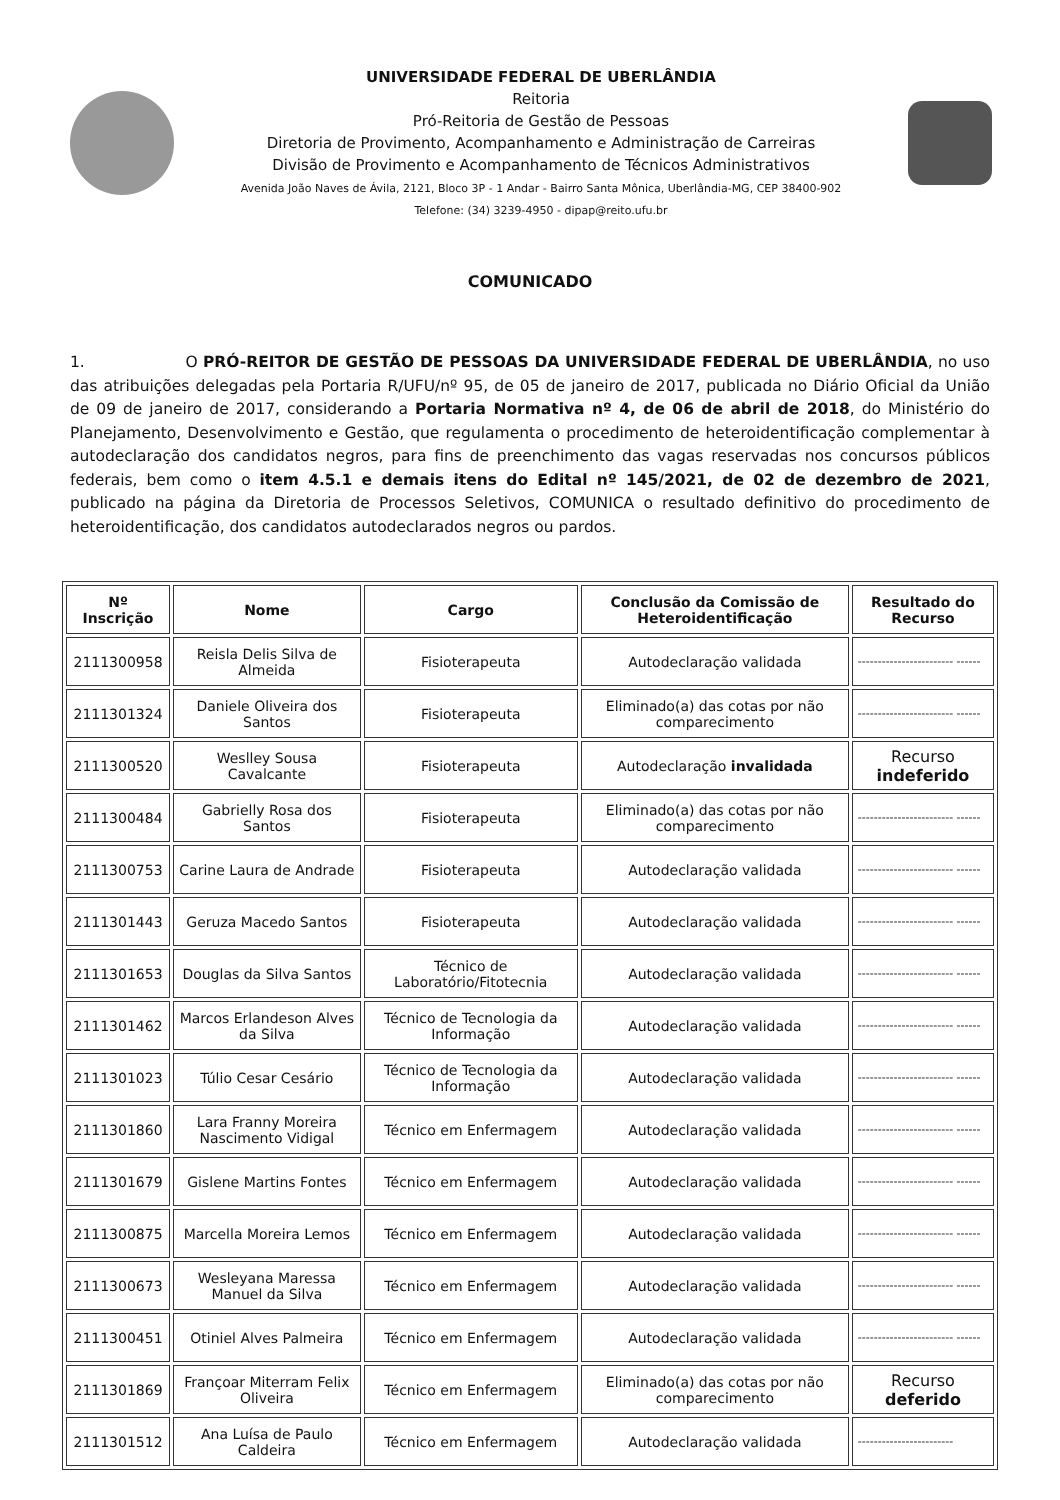UNIVERSIDADE FEDERAL DE UBERLÂNDIA
Reitoria
Pró-Reitoria de Gestão de Pessoas
Diretoria de Provimento, Acompanhamento e Administração de Carreiras
Divisão de Provimento e Acompanhamento de Técnicos Administrativos
Avenida João Naves de Ávila, 2121, Bloco 3P - 1 Andar - Bairro Santa Mônica, Uberlândia-MG, CEP 38400-902
Telefone: (34) 3239-4950 - dipap@reito.ufu.br
COMUNICADO
1. O PRÓ-REITOR DE GESTÃO DE PESSOAS DA UNIVERSIDADE FEDERAL DE UBERLÂNDIA, no uso das atribuições delegadas pela Portaria R/UFU/nº 95, de 05 de janeiro de 2017, publicada no Diário Oficial da União de 09 de janeiro de 2017, considerando a Portaria Normativa nº 4, de 06 de abril de 2018, do Ministério do Planejamento, Desenvolvimento e Gestão, que regulamenta o procedimento de heteroidentificação complementar à autodeclaração dos candidatos negros, para fins de preenchimento das vagas reservadas nos concursos públicos federais, bem como o item 4.5.1 e demais itens do Edital nº 145/2021, de 02 de dezembro de 2021, publicado na página da Diretoria de Processos Seletivos, COMUNICA o resultado definitivo do procedimento de heteroidentificação, dos candidatos autodeclarados negros ou pardos.
| Nº Inscrição | Nome | Cargo | Conclusão da Comissão de Heteroidentificação | Resultado do Recurso |
| --- | --- | --- | --- | --- |
| 2111300958 | Reisla Delis Silva de Almeida | Fisioterapeuta | Autodeclaração validada | ------------------------ ------ |
| 2111301324 | Daniele Oliveira dos Santos | Fisioterapeuta | Eliminado(a) das cotas por não comparecimento | ------------------------ ------ |
| 2111300520 | Weslley Sousa Cavalcante | Fisioterapeuta | Autodeclaração invalidada | Recurso indeferido |
| 2111300484 | Gabrielly Rosa dos Santos | Fisioterapeuta | Eliminado(a) das cotas por não comparecimento | ------------------------ ------ |
| 2111300753 | Carine Laura de Andrade | Fisioterapeuta | Autodeclaração validada | ------------------------ ------ |
| 2111301443 | Geruza Macedo Santos | Fisioterapeuta | Autodeclaração validada | ------------------------ ------ |
| 2111301653 | Douglas da Silva Santos | Técnico de Laboratório/Fitotecnia | Autodeclaração validada | ------------------------ ------ |
| 2111301462 | Marcos Erlandeson Alves da Silva | Técnico de Tecnologia da Informação | Autodeclaração validada | ------------------------ ------ |
| 2111301023 | Túlio Cesar Cesário | Técnico de Tecnologia da Informação | Autodeclaração validada | ------------------------ ------ |
| 2111301860 | Lara Franny Moreira Nascimento Vidigal | Técnico em Enfermagem | Autodeclaração validada | ------------------------ ------ |
| 2111301679 | Gislene Martins Fontes | Técnico em Enfermagem | Autodeclaração validada | ------------------------ ------ |
| 2111300875 | Marcella Moreira Lemos | Técnico em Enfermagem | Autodeclaração validada | ------------------------ ------ |
| 2111300673 | Wesleyana Maressa Manuel da Silva | Técnico em Enfermagem | Autodeclaração validada | ------------------------ ------ |
| 2111300451 | Otiniel Alves Palmeira | Técnico em Enfermagem | Autodeclaração validada | ------------------------ ------ |
| 2111301869 | Françoar Miterram Felix Oliveira | Técnico em Enfermagem | Eliminado(a) das cotas por não comparecimento | Recurso deferido |
| 2111301512 | Ana Luísa de Paulo Caldeira | Técnico em Enfermagem | Autodeclaração validada | ------------------------ |